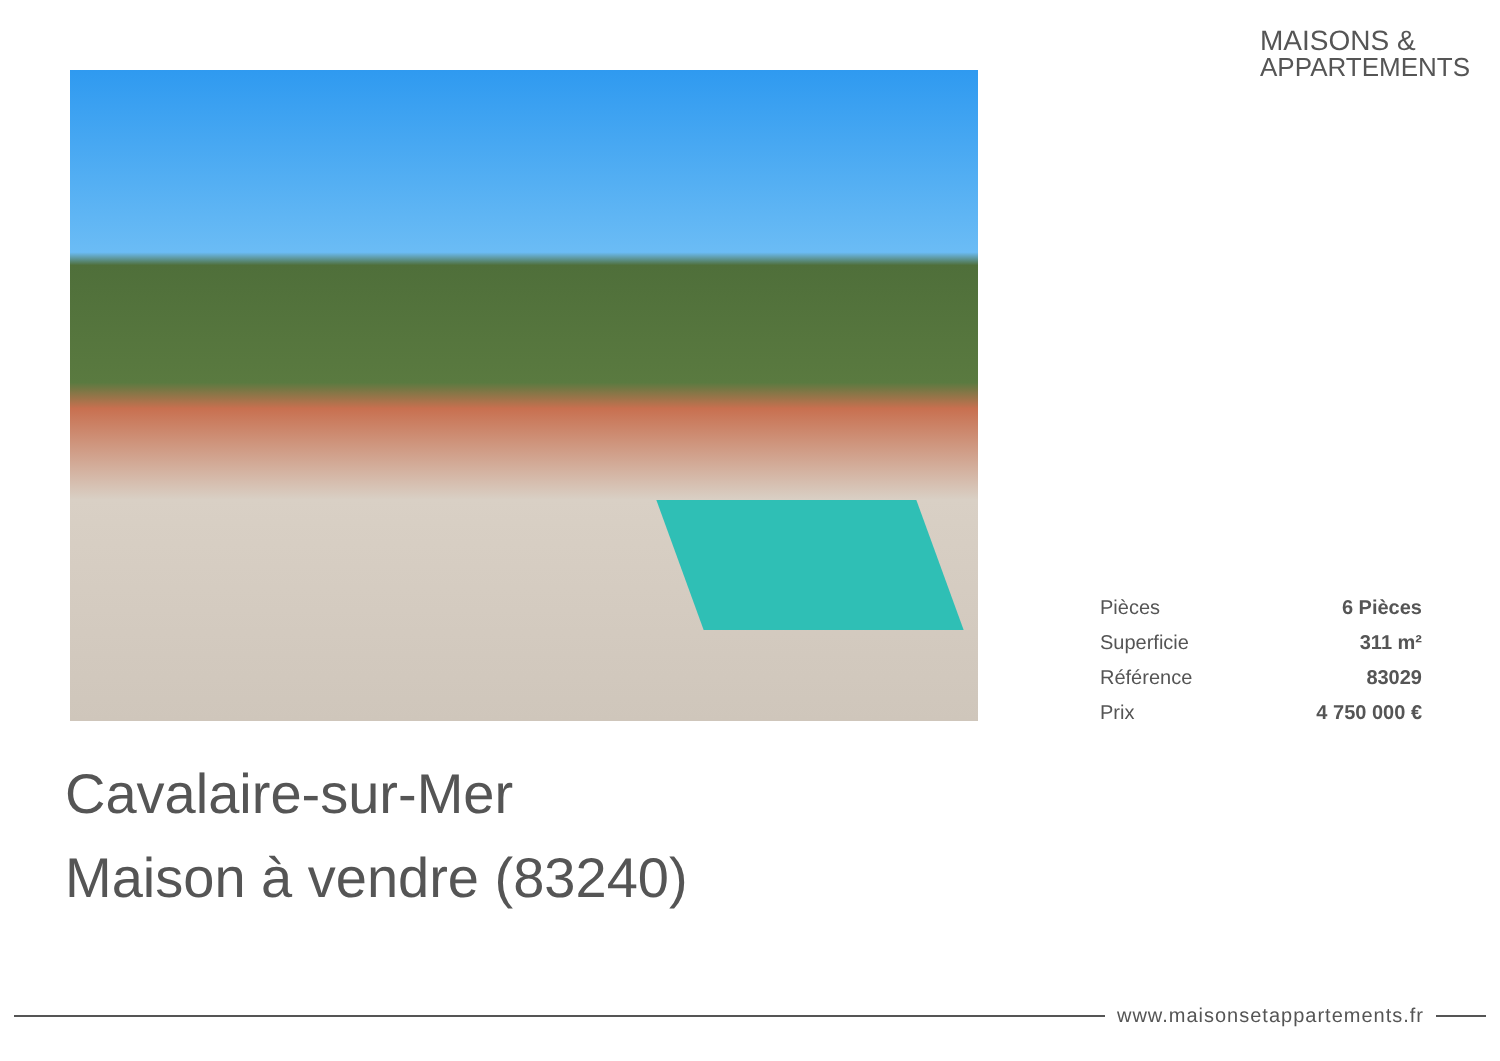MAISONS &
APPARTEMENTS
| Pièces | 6 Pièces |
| Superficie | 311 m² |
| Référence | 83029 |
| Prix | 4 750 000 € |
Cavalaire-sur-Mer
Maison à vendre (83240)
www.maisonsetappartements.fr